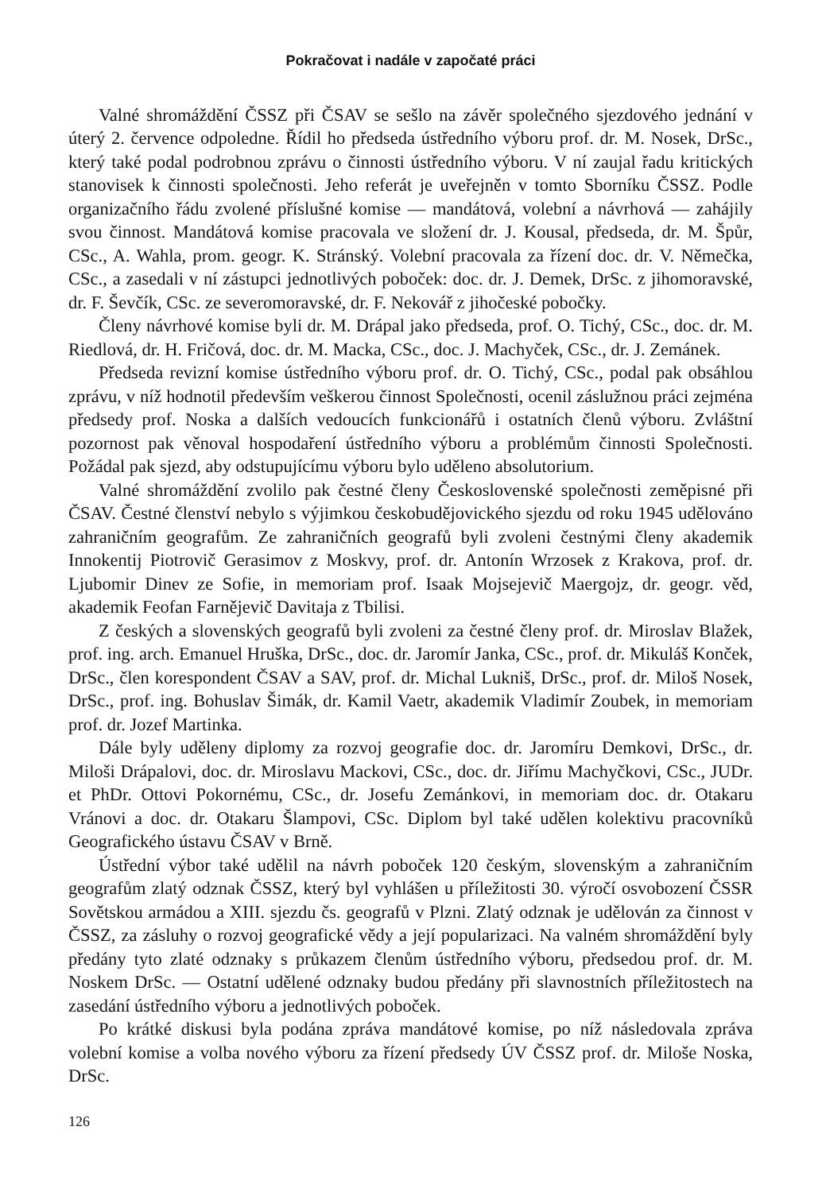Pokračovat i nadále v započaté práci
Valné shromáždění ČSSZ při ČSAV se sešlo na závěr společného sjezdového jednání v úterý 2. července odpoledne. Řídil ho předseda ústředního výboru prof. dr. M. Nosek, DrSc., který také podal podrobnou zprávu o činnosti ústředního výboru. V ní zaujal řadu kritických stanovisek k činnosti společnosti. Jeho referát je uveřejněn v tomto Sborníku ČSSZ. Podle organizačního řádu zvolené příslušné komise — mandátová, volební a návrhová — zahájily svou činnost. Mandátová komise pracovala ve složení dr. J. Kousal, předseda, dr. M. Špůr, CSc., A. Wahla, prom. geogr. K. Stránský. Volební pracovala za řízení doc. dr. V. Němečka, CSc., a zasedali v ní zástupci jednotlivých poboček: doc. dr. J. Demek, DrSc. z jihomoravské, dr. F. Ševčík, CSc. ze severomoravské, dr. F. Nekovář z jihočeské pobočky.
Členy návrhové komise byli dr. M. Drápal jako předseda, prof. O. Tichý, CSc., doc. dr. M. Riedlová, dr. H. Fričová, doc. dr. M. Macka, CSc., doc. J. Machyček, CSc., dr. J. Zemánek.
Předseda revizní komise ústředního výboru prof. dr. O. Tichý, CSc., podal pak obsáhlou zprávu, v níž hodnotil především veškerou činnost Společnosti, ocenil záslužnou práci zejména předsedy prof. Noska a dalších vedoucích funkcionářů i ostatních členů výboru. Zvláštní pozornost pak věnoval hospodaření ústředního výboru a problémům činnosti Společnosti. Požádal pak sjezd, aby odstupujícímu výboru bylo uděleno absolutorium.
Valné shromáždění zvolilo pak čestné členy Československé společnosti zeměpisné při ČSAV. Čestné členství nebylo s výjimkou českobudějovického sjezdu od roku 1945 udělováno zahraničním geografům. Ze zahraničních geografů byli zvoleni čestnými členy akademik Innokentij Piotrovič Gerasimov z Moskvy, prof. dr. Antonín Wrzosek z Krakova, prof. dr. Ljubomir Dinev ze Sofie, in memoriam prof. Isaak Mojsejevič Maergojz, dr. geogr. věd, akademik Feofan Farnějevič Davitaja z Tbilisi.
Z českých a slovenských geografů byli zvoleni za čestné členy prof. dr. Miroslav Blažek, prof. ing. arch. Emanuel Hruška, DrSc., doc. dr. Jaromír Janka, CSc., prof. dr. Mikuláš Konček, DrSc., člen korespondent ČSAV a SAV, prof. dr. Michal Lukniš, DrSc., prof. dr. Miloš Nosek, DrSc., prof. ing. Bohuslav Šimák, dr. Kamil Vaetr, akademik Vladimír Zoubek, in memoriam prof. dr. Jozef Martinka.
Dále byly uděleny diplomy za rozvoj geografie doc. dr. Jaromíru Demkovi, DrSc., dr. Miloši Drápalovi, doc. dr. Miroslavu Mackovi, CSc., doc. dr. Jiřímu Machyčkovi, CSc., JUDr. et PhDr. Ottovi Pokornému, CSc., dr. Josefu Zemánkovi, in memoriam doc. dr. Otakaru Vránovi a doc. dr. Otakaru Šlampovi, CSc. Diplom byl také udělen kolektivu pracovníků Geografického ústavu ČSAV v Brně.
Ústřední výbor také udělil na návrh poboček 120 českým, slovenským a zahraničním geografům zlatý odznak ČSSZ, který byl vyhlášen u příležitosti 30. výročí osvobození ČSSR Sovětskou armádou a XIII. sjezdu čs. geografů v Plzni. Zlatý odznak je udělován za činnost v ČSSZ, za zásluhy o rozvoj geografické vědy a její popularizaci. Na valném shromáždění byly předány tyto zlaté odznaky s průkazem členům ústředního výboru, předsedou prof. dr. M. Noskem DrSc. — Ostatní udělené odznaky budou předány při slavnostních příležitostech na zasedání ústředního výboru a jednotlivých poboček.
Po krátké diskusi byla podána zpráva mandátové komise, po níž následovala zpráva volební komise a volba nového výboru za řízení předsedy ÚV ČSSZ prof. dr. Miloše Noska, DrSc.
126